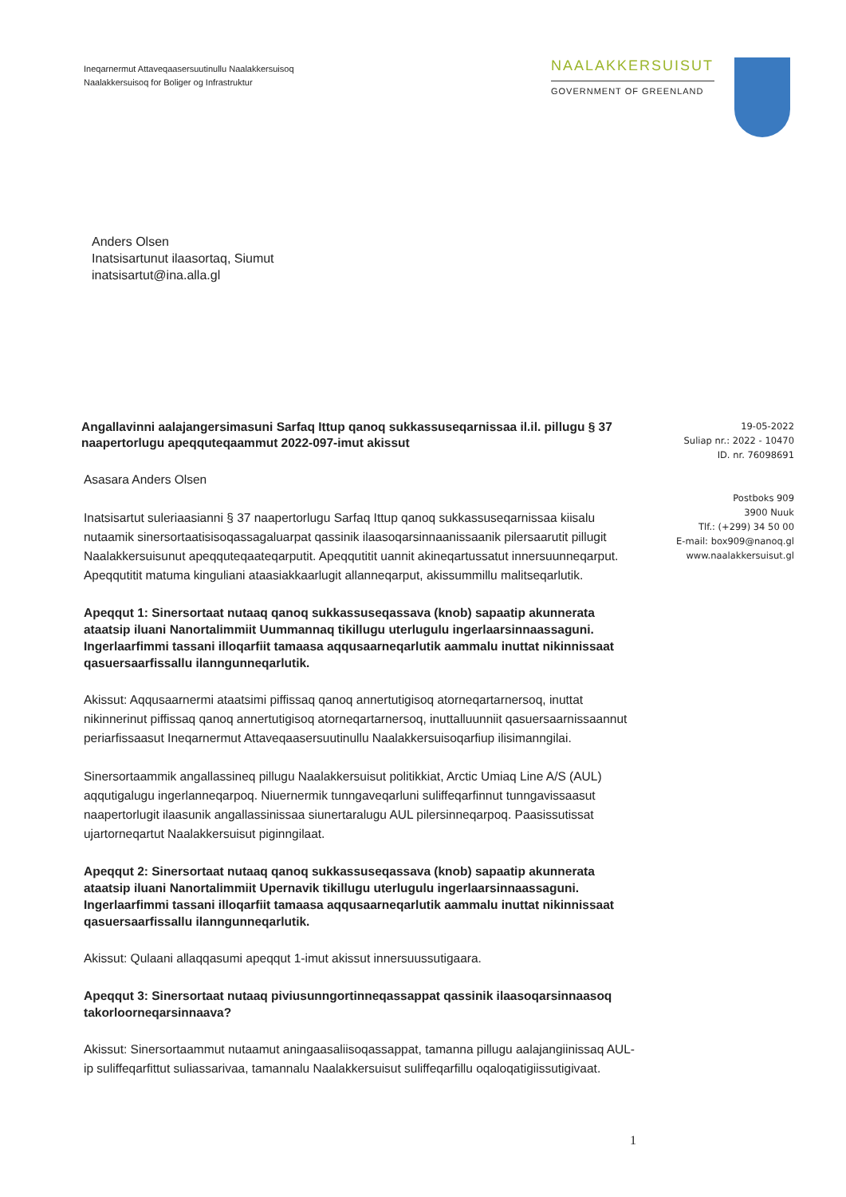Ineqarnermut Attaveqaasersuutinullu Naalakkersuisoq
Naalakkersuisoq for Boliger og Infrastruktur
NAALAKKERSUISUT
GOVERNMENT OF GREENLAND
Anders Olsen
Inatsisartunut ilaasortaq, Siumut
inatsisartut@ina.alla.gl
Angallavinni aalajangersimasuni Sarfaq Ittup qanoq sukkassuseqarnissaa il.il. pillugu § 37 naapertorlugu apeqquteqaammut 2022-097-imut akissut
Asasara Anders Olsen
Inatsisartut suleriaasianni § 37 naapertorlugu Sarfaq Ittup qanoq sukkassuseqarnissaa kiisalu nutaamik sinersortaatisisoqassagaluarpat qassinik ilaasoqarsinnaanissaanik pilersaarutit pillugit Naalakkersuisunut apeqquteqaateqarputit. Apeqqutitit uannit akineqartussatut innersuunneqarput. Apeqqutitit matuma kinguliani ataasiakkaarlugit allanneqarput, akissummillu malitseqarlutik.
Apeqqut 1: Sinersortaat nutaaq qanoq sukkassuseqassava (knob) sapaatip akunnerata ataatsip iluani Nanortalimmiit Uummannaq tikillugu uterlugulu ingerlaarsinnaassaguni. Ingerlaarfimmi tassani illoqarfiit tamaasa aqqusaarneqarlutik aammalu inuttat nikinnissaat qasuersaarfissallu ilanngunneqarlutik.
Akissut: Aqqusaarnermi ataatsimi piffissaq qanoq annertutigisoq atorneqartarnersoq, inuttat nikinnerinut piffissaq qanoq annertutigisoq atorneqartarnersoq, inuttalluunniit qasuersaarnissaannut periarfissaasut Ineqarnermut Attaveqaasersuutinullu Naalakkersuisoqarfiup ilisimanngilai.
Sinersortaammik angallassineq pillugu Naalakkersuisut politikkiat, Arctic Umiaq Line A/S (AUL) aqqutigalugu ingerlanneqarpoq. Niuernermik tunngaveqarluni suliffeqarfinnut tunngavissaasut naapertorlugit ilaasunik angallassinissaa siunertaralugu AUL pilersinneqarpoq. Paasissutissat ujartorneqartut Naalakkersuisut piginngilaat.
Apeqqut 2: Sinersortaat nutaaq qanoq sukkassuseqassava (knob) sapaatip akunnerata ataatsip iluani Nanortalimmiit Upernavik tikillugu uterlugulu ingerlaarsinnaassaguni. Ingerlaarfimmi tassani illoqarfiit tamaasa aqqusaarneqarlutik aammalu inuttat nikinnissaat qasuersaarfissallu ilanngunneqarlutik.
Akissut: Qulaani allaqqasumi apeqqut 1-imut akissut innersuussutigaara.
Apeqqut 3: Sinersortaat nutaaq piviusunngortinneqassappat qassinik ilaasoqarsinnaasoq takorloorneqarsinnaava?
Akissut: Sinersortaammut nutaamut aningaasaliisoqassappat, tamanna pillugu aalajangiinissaq AUL-ip suliffeqarfittut suliassarivaa, tamannalu Naalakkersuisut suliffeqarfillu oqaloqatigiissutigivaat.
19-05-2022
Suliap nr.: 2022 - 10470
ID. nr. 76098691
Postboks 909
3900 Nuuk
Tlf.: (+299) 34 50 00
E-mail: box909@nanoq.gl
www.naalakkersuisut.gl
1